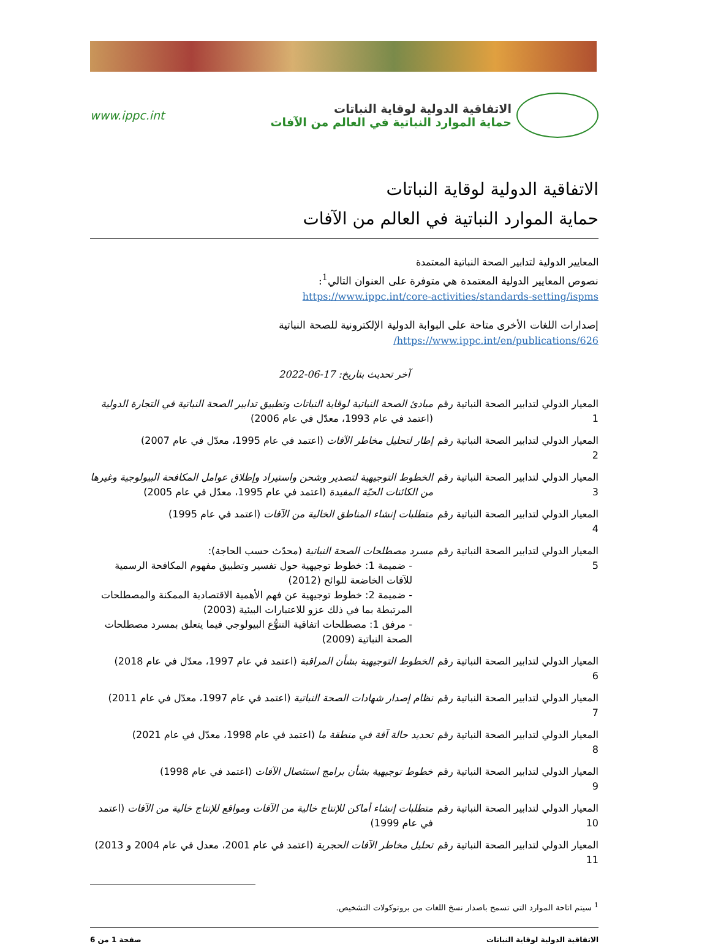الاتفاقية الدولية لوقاية النباتات
حماية الموارد النباتية في العالم من الآفات
www.ippc.int
الاتفاقية الدولية لوقاية النباتات
حماية الموارد النباتية في العالم من الآفات
المعايير الدولية لتدابير الصحة النباتية المعتمدة
نصوص المعايير الدولية المعتمدة هي متوفرة على العنوان التالي<sup>1</sup>:
https://www.ippc.int/core-activities/standards-setting/ispms
إصدارات اللغات الأخرى متاحة على البوابة الدولية الإلكترونية للصحة النباتية
https://www.ippc.int/en/publications/626/
آخر تحديث بتاريخ: 17-06-2022
| المعيار الدولي لتدابير الصحة النباتية رقم 1 | مبادئ الصحة النباتية لوقاية النباتات وتطبيق تدابير الصحة النباتية في التجارة الدولية (اعتمد في عام 1993، معدّل في عام 2006) |
| المعيار الدولي لتدابير الصحة النباتية رقم 2 | إطار لتحليل مخاطر الآفات (اعتمد في عام 1995، معدّل في عام 2007) |
| المعيار الدولي لتدابير الصحة النباتية رقم 3 | الخطوط التوجيهية لتصدير وشحن واستيراد وإطلاق عوامل المكافحة البيولوجية وغيرها من الكائنات الحيّة المفيدة (اعتمد في عام 1995، معدّل في عام 2005) |
| المعيار الدولي لتدابير الصحة النباتية رقم 4 | متطلبات إنشاء المناطق الخالية من الآفات (اعتمد في عام 1995) |
| المعيار الدولي لتدابير الصحة النباتية رقم 5 | مسرد مصطلحات الصحة النباتية (محدّث حسب الحاجة): - ضميمة 1: خطوط توجيهية حول تفسير وتطبيق مفهوم المكافحة الرسمية للآفات الخاضعة للوائح (2012) - ضميمة 2: خطوط توجيهية عن فهم الأهمية الاقتصادية الممكنة والمصطلحات المرتبطة بما في ذلك عزو للاعتبارات البيئية (2003) - مرفق 1: مصطلحات اتفاقية التنوُّع البيولوجي فيما يتعلق بمسرد مصطلحات الصحة النباتية (2009) |
| المعيار الدولي لتدابير الصحة النباتية رقم 6 | الخطوط التوجيهية بشأن المراقبة (اعتمد في عام 1997، معدّل في عام 2018) |
| المعيار الدولي لتدابير الصحة النباتية رقم 7 | نظام إصدار شهادات الصحة النباتية (اعتمد في عام 1997، معدّل في عام 2011) |
| المعيار الدولي لتدابير الصحة النباتية رقم 8 | تحديد حالة آفة في منطقة ما (اعتمد في عام 1998، معدّل في عام 2021) |
| المعيار الدولي لتدابير الصحة النباتية رقم 9 | خطوط توجيهية بشأن برامج استئصال الآفات (اعتمد في عام 1998) |
| المعيار الدولي لتدابير الصحة النباتية رقم 10 | متطلبات إنشاء أماكن للإنتاج خالية من الآفات ومواقع للإنتاج خالية من الآفات (اعتمد في عام 1999) |
| المعيار الدولي لتدابير الصحة النباتية رقم 11 | تحليل مخاطر الآفات الحجرية (اعتمد في عام 2001، معدل في عام 2004 و 2013) |
<sup>1</sup> سيتم اتاحة الموارد التي تسمح باصدار نسخ اللغات من بروتوكولات التشخيص.
الاتفاقية الدولية لوقاية النباتات صفحة 1 من 6